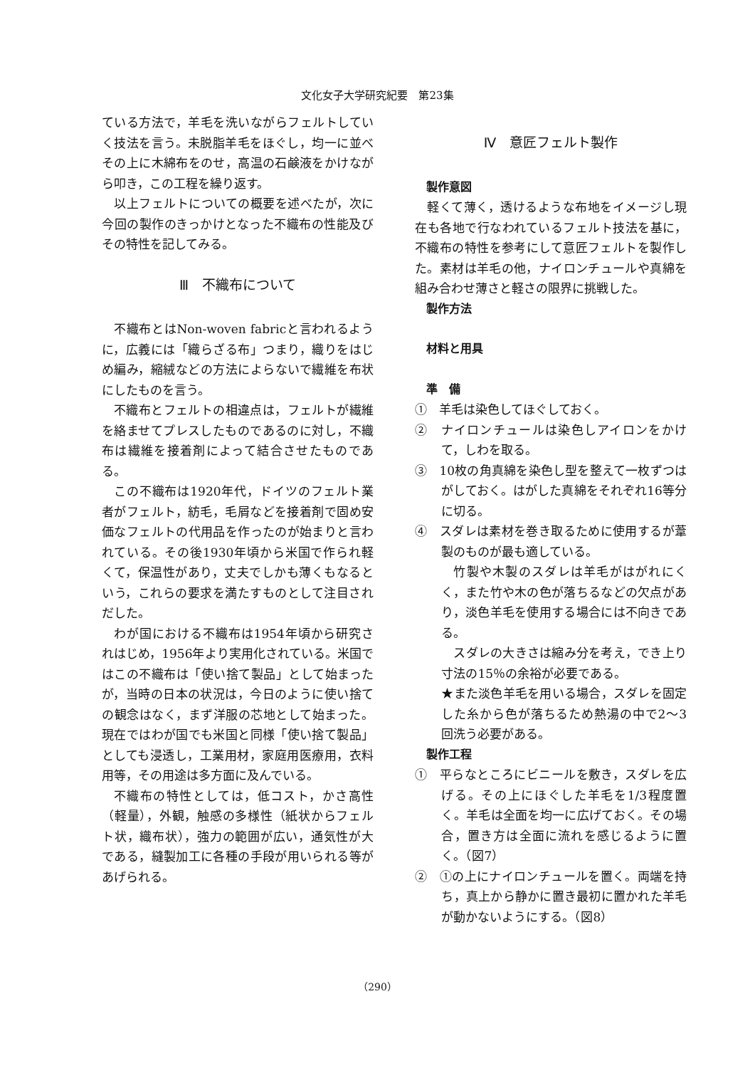文化女子大学研究紀要　第23集
ている方法で，羊毛を洗いながらフェルトしていく技法を言う。未脱脂羊毛をほぐし，均一に並べその上に木綿布をのせ，高温の石鹸液をかけながら叩き，この工程を繰り返す。
以上フェルトについての概要を述べたが，次に今回の製作のきっかけとなった不織布の性能及びその特性を記してみる。
Ⅲ　不織布について
不織布とはNon-woven fabricと言われるように，広義には「織らざる布」つまり，織りをはじめ編み，縮絨などの方法によらないで繊維を布状にしたものを言う。
不織布とフェルトの相違点は，フェルトが繊維を絡ませてプレスしたものであるのに対し，不織布は繊維を接着剤によって結合させたものである。
この不織布は1920年代，ドイツのフェルト業者がフェルト，紡毛，毛屑などを接着剤で固め安価なフェルトの代用品を作ったのが始まりと言われている。その後1930年頃から米国で作られ軽くて，保温性があり，丈夫でしかも薄くもなるという，これらの要求を満たすものとして注目されだした。
わが国における不織布は1954年頃から研究されはじめ，1956年より実用化されている。米国ではこの不織布は「使い捨て製品」として始まったが，当時の日本の状況は，今日のように使い捨ての観念はなく，まず洋服の芯地として始まった。現在ではわが国でも米国と同様「使い捨て製品」としても浸透し，工業用材，家庭用医療用，衣料用等，その用途は多方面に及んでいる。
不織布の特性としては，低コスト，かさ高性（軽量），外観，触感の多様性（紙状からフェルト状，織布状），強力の範囲が広い，通気性が大である，縫製加工に各種の手段が用いられる等があげられる。
Ⅳ　意匠フェルト製作
製作意図
軽くて薄く，透けるような布地をイメージし現在も各地で行なわれているフェルト技法を基に，不織布の特性を参考にして意匠フェルトを製作した。素材は羊毛の他，ナイロンチュールや真綿を組み合わせ薄さと軽さの限界に挑戦した。
製作方法
材料と用具
準　備
①　羊毛は染色してほぐしておく。
②　ナイロンチュールは染色しアイロンをかけて，しわを取る。
③　10枚の角真綿を染色し型を整えて一枚ずつはがしておく。はがした真綿をそれぞれ16等分に切る。
④　スダレは素材を巻き取るために使用するが葦製のものが最も適している。
竹製や木製のスダレは羊毛がはがれにくく，また竹や木の色が落ちるなどの欠点があり，淡色羊毛を使用する場合には不向きである。
スダレの大きさは縮み分を考え，でき上り寸法の15％の余裕が必要である。
★また淡色羊毛を用いる場合，スダレを固定した糸から色が落ちるため熱湯の中で2〜3回洗う必要がある。
製作工程
①　平らなところにビニールを敷き，スダレを広げる。その上にほぐした羊毛を1/3程度置く。羊毛は全面を均一に広げておく。その場合，置き方は全面に流れを感じるように置く。（図7）
②　①の上にナイロンチュールを置く。両端を持ち，真上から静かに置き最初に置かれた羊毛が動かないようにする。（図8）
（290）